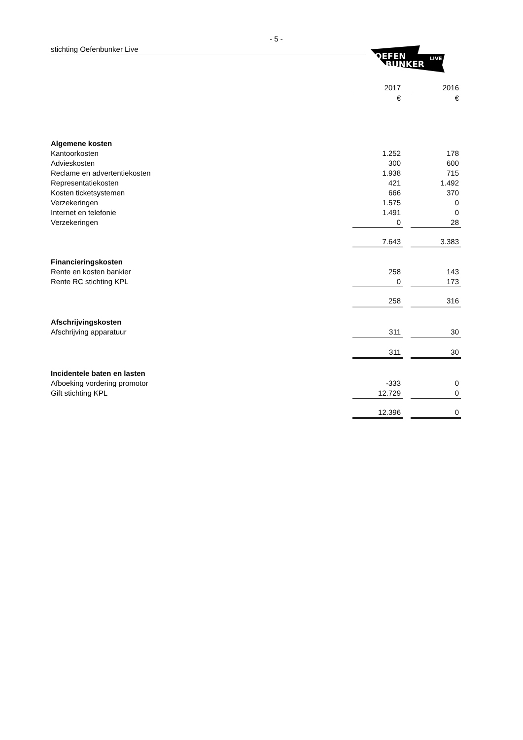- 5 -
stichting Oefenbunker Live
OEFEN
BUNKER
LIVE
| | 2017 | | 2016 |
| | € | | € |
| Algemene kosten | | | |
| Kantoorkosten | 1.252 | | 178 |
| Advieskosten | 300 | | 600 |
| Reclame en advertentiekosten | 1.938 | | 715 |
| Representatiekosten | 421 | | 1.492 |
| Kosten ticketsystemen | 666 | | 370 |
| Verzekeringen | 1.575 | | 0 |
| Internet en telefonie | 1.491 | | 0 |
| Verzekeringen | 0 | | 28 |
| | 7.643 | | 3.383 |
| Financieringskosten | | | |
| Rente en kosten bankier | 258 | | 143 |
| Rente RC stichting KPL | 0 | | 173 |
| | 258 | | 316 |
| Afschrijvingskosten | | | |
| Afschrijving apparatuur | 311 | | 30 |
| | 311 | | 30 |
| Incidentele baten en lasten | | | |
| Afboeking vordering promotor | -333 | | 0 |
| Gift stichting KPL | 12.729 | | 0 |
| | 12.396 | | 0 |